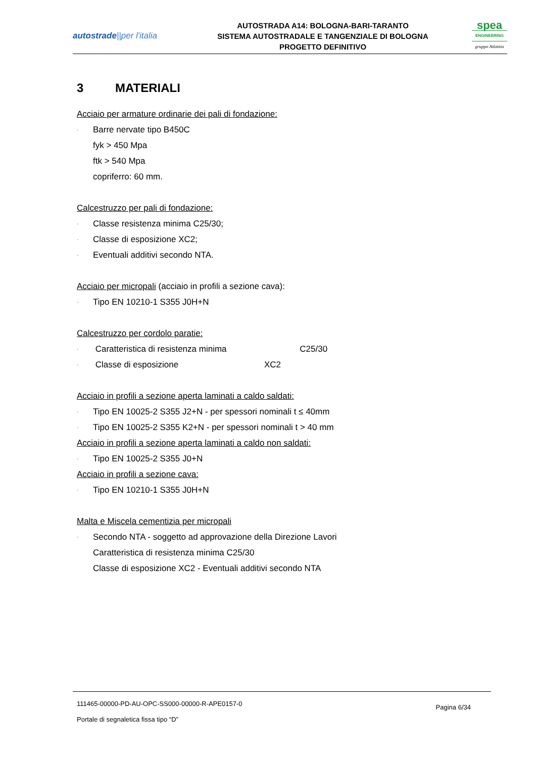autostrade||per l'italia
AUTOSTRADA A14: BOLOGNA-BARI-TARANTO
SISTEMA AUTOSTRADALE E TANGENZIALE DI BOLOGNA
PROGETTO DEFINITIVO
spea
ENGINEERING
gruppo Atlantia
3 MATERIALI
Acciaio per armature ordinarie dei pali di fondazione:
· Barre nervate tipo B450C
fyk > 450 Mpa
ftk > 540 Mpa
copriferro: 60 mm.
Calcestruzzo per pali di fondazione:
· Classe resistenza minima C25/30;
· Classe di esposizione XC2;
· Eventuali additivi secondo NTA.
Acciaio per micropali (acciaio in profili a sezione cava):
· Tipo EN 10210-1 S355 J0H+N
Calcestruzzo per cordolo paratie:
· Caratteristica di resistenza minima C25/30
· Classe di esposizione XC2
Acciaio in profili a sezione aperta laminati a caldo saldati:
· Tipo EN 10025-2 S355 J2+N - per spessori nominali t ≤ 40mm
· Tipo EN 10025-2 S355 K2+N - per spessori nominali t > 40 mm
Acciaio in profili a sezione aperta laminati a caldo non saldati:
· Tipo EN 10025-2 S355 J0+N
Acciaio in profili a sezione cava:
· Tipo EN 10210-1 S355 J0H+N
Malta e Miscela cementizia per micropali
· Secondo NTA - soggetto ad approvazione della Direzione Lavori
Caratteristica di resistenza minima C25/30
Classe di esposizione XC2 - Eventuali additivi secondo NTA
111465-00000-PD-AU-OPC-SS000-00000-R-APE0157-0
Portale di segnaletica fissa tipo “D”
Pagina 6/34